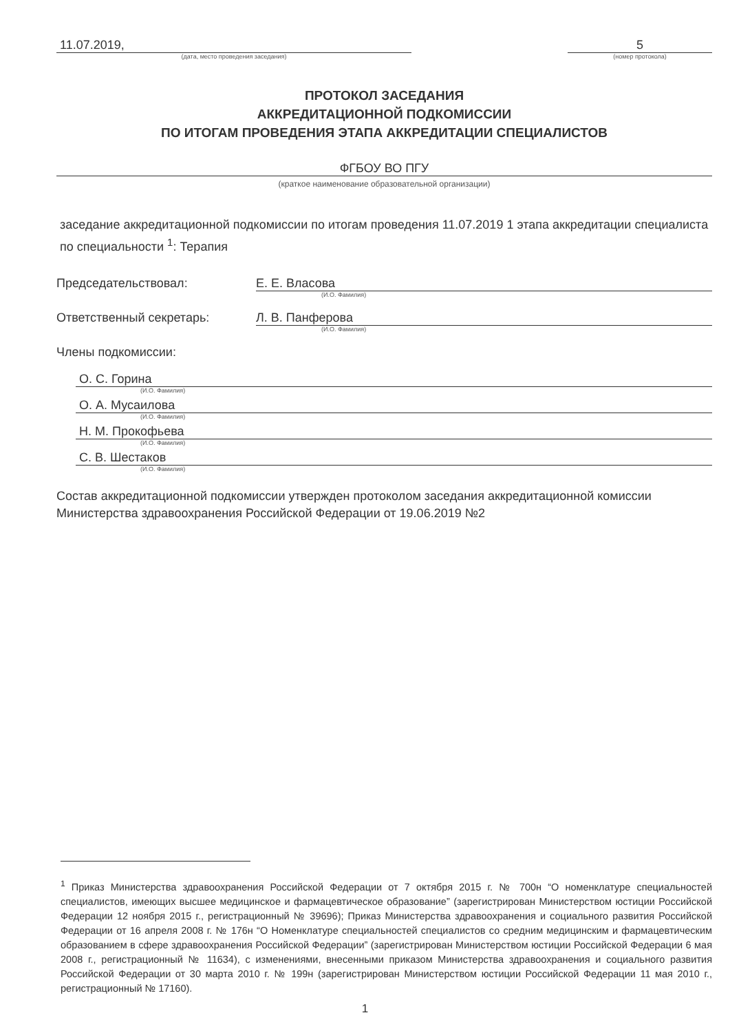11.07.2019,
(дата, место проведения заседания)
5
(номер протокола)
ПРОТОКОЛ ЗАСЕДАНИЯ
АККРЕДИТАЦИОННОЙ ПОДКОМИССИИ
ПО ИТОГАМ ПРОВЕДЕНИЯ ЭТАПА АККРЕДИТАЦИИ СПЕЦИАЛИСТОВ
ФГБОУ ВО ПГУ
(краткое наименование образовательной организации)
заседание аккредитационной подкомиссии по итогам проведения 11.07.2019 1 этапа аккредитации специалиста по специальности <sup>1</sup>: Терапия
Председательствовал: Е. Е. Власова
(И.О. Фамилия)
Ответственный секретарь: Л. В. Панферова
(И.О. Фамилия)
Члены подкомиссии:
О. С. Горина
(И.О. Фамилия)
О. А. Мусаилова
(И.О. Фамилия)
Н. М. Прокофьева
(И.О. Фамилия)
С. В. Шестаков
(И.О. Фамилия)
Состав аккредитационной подкомиссии утвержден протоколом заседания аккредитационной комиссии Министерства здравоохранения Российской Федерации от 19.06.2019 №2
<sup>1</sup> Приказ Министерства здравоохранения Российской Федерации от 7 октября 2015 г. № 700н “О номенклатуре специальностей специалистов, имеющих высшее медицинское и фармацевтическое образование” (зарегистрирован Министерством юстиции Российской Федерации 12 ноября 2015 г., регистрационный № 39696); Приказ Министерства здравоохранения и социального развития Российской Федерации от 16 апреля 2008 г. № 176н “О Номенклатуре специальностей специалистов со средним медицинским и фармацевтическим образованием в сфере здравоохранения Российской Федерации” (зарегистрирован Министерством юстиции Российской Федерации 6 мая 2008 г., регистрационный № 11634), с изменениями, внесенными приказом Министерства здравоохранения и социального развития Российской Федерации от 30 марта 2010 г. № 199н (зарегистрирован Министерством юстиции Российской Федерации 11 мая 2010 г., регистрационный № 17160).
1